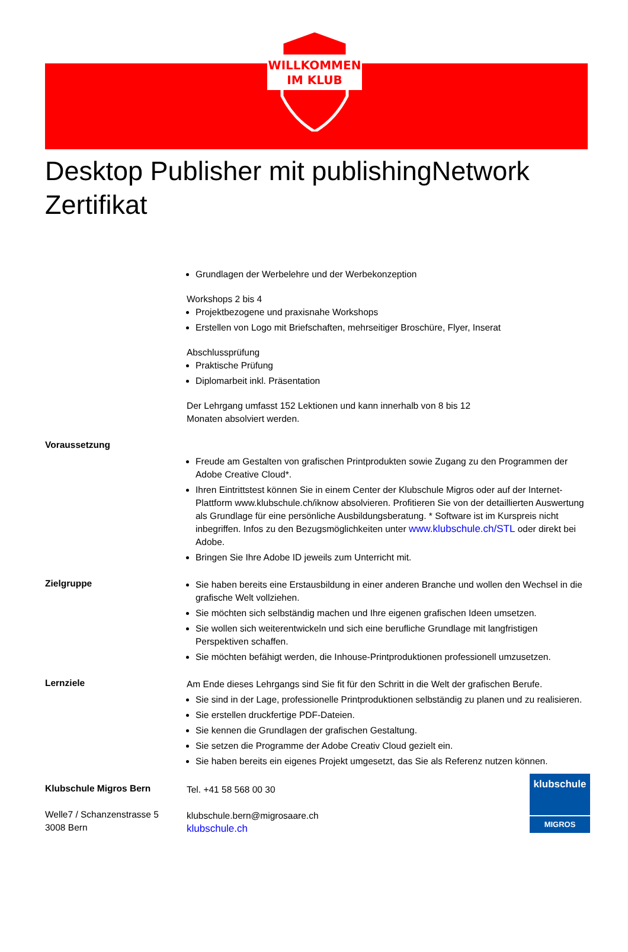WILLKOMMEN
IM KLUB
Desktop Publisher mit publishingNetwork Zertifikat
Grundlagen der Werbelehre und der Werbekonzeption
Workshops 2 bis 4
Projektbezogene und praxisnahe Workshops
Erstellen von Logo mit Briefschaften, mehrseitiger Broschüre, Flyer, Inserat
Abschlussprüfung
Praktische Prüfung
Diplomarbeit inkl. Präsentation
Der Lehrgang umfasst 152 Lektionen und kann innerhalb von 8 bis 12
Monaten absolviert werden.
Voraussetzung
Freude am Gestalten von grafischen Printprodukten sowie Zugang zu den Programmen der Adobe Creative Cloud*.
Ihren Eintrittstest können Sie in einem Center der Klubschule Migros oder auf der Internet-Plattform www.klubschule.ch/iknow absolvieren. Profitieren Sie von der detaillierten Auswertung als Grundlage für eine persönliche Ausbildungsberatung. * Software ist im Kurspreis nicht inbegriffen. Infos zu den Bezugsmöglichkeiten unter www.klubschule.ch/STL oder direkt bei Adobe.
Bringen Sie Ihre Adobe ID jeweils zum Unterricht mit.
Zielgruppe
Sie haben bereits eine Erstausbildung in einer anderen Branche und wollen den Wechsel in die grafische Welt vollziehen.
Sie möchten sich selbständig machen und Ihre eigenen grafischen Ideen umsetzen.
Sie wollen sich weiterentwickeln und sich eine berufliche Grundlage mit langfristigen Perspektiven schaffen.
Sie möchten befähigt werden, die Inhouse-Printproduktionen professionell umzusetzen.
Lernziele
Am Ende dieses Lehrgangs sind Sie fit für den Schritt in die Welt der grafischen Berufe.
Sie sind in der Lage, professionelle Printproduktionen selbständig zu planen und zu realisieren.
Sie erstellen druckfertige PDF-Dateien.
Sie kennen die Grundlagen der grafischen Gestaltung.
Sie setzen die Programme der Adobe Creativ Cloud gezielt ein.
Sie haben bereits ein eigenes Projekt umgesetzt, das Sie als Referenz nutzen können.
Klubschule Migros Bern
Welle7 / Schanzenstrasse 5
3008 Bern
Tel. +41 58 568 00 30
klubschule.bern@migrosaare.ch
klubschule.ch
klubschule
MIGROS